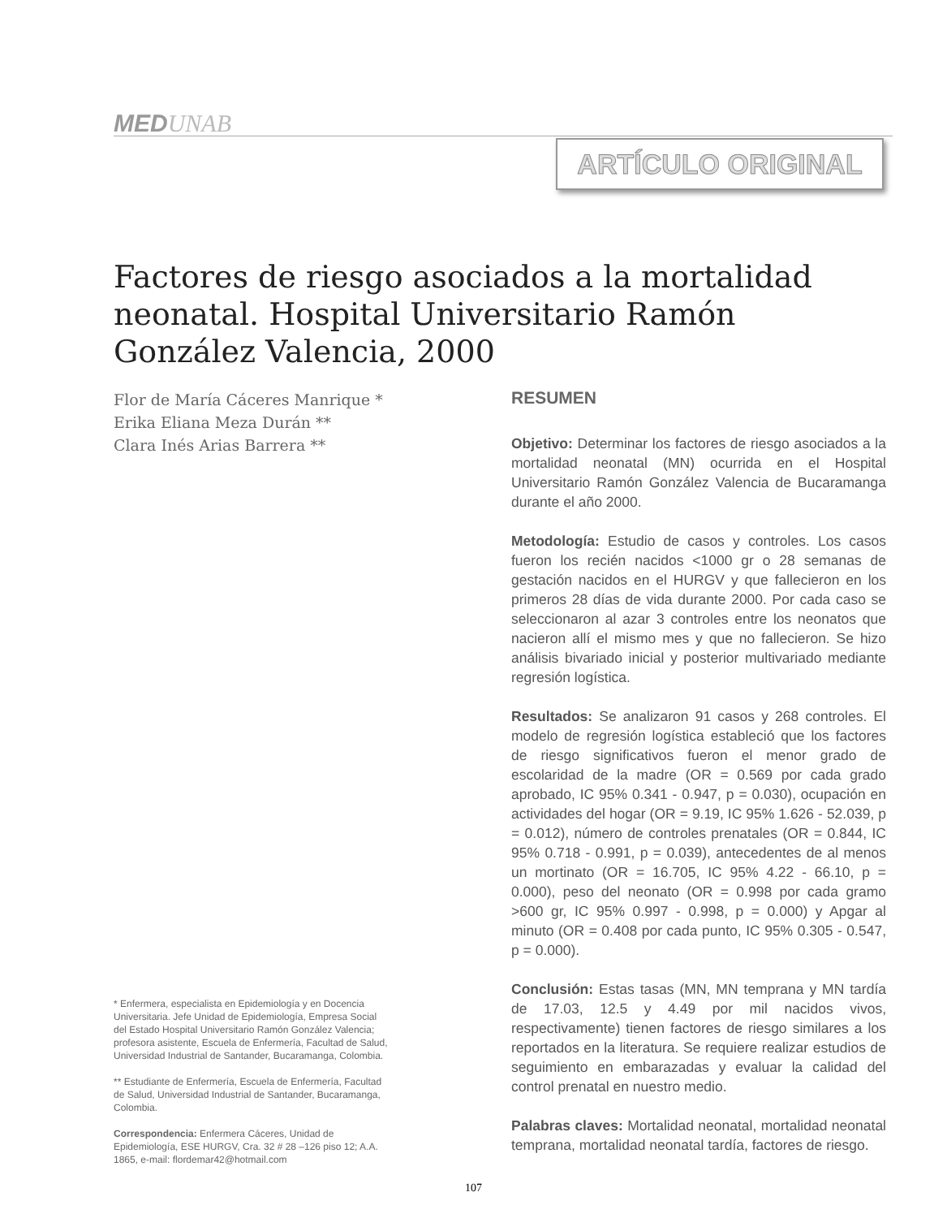MEDUNAB
ARTÍCULO ORIGINAL
Factores de riesgo asociados a la mortalidad neonatal. Hospital Universitario Ramón González Valencia, 2000
Flor de María Cáceres Manrique *
Erika Eliana Meza Durán **
Clara Inés Arias Barrera **
* Enfermera, especialista en Epidemiología y en Docencia Universitaria. Jefe Unidad de Epidemiología, Empresa Social del Estado Hospital Universitario Ramón González Valencia; profesora asistente, Escuela de Enfermería, Facultad de Salud, Universidad Industrial de Santander, Bucaramanga, Colombia.
** Estudiante de Enfermería, Escuela de Enfermería, Facultad de Salud, Universidad Industrial de Santander, Bucaramanga, Colombia.
Correspondencia: Enfermera Cáceres, Unidad de Epidemiología, ESE HURGV, Cra. 32 # 28 –126 piso 12; A.A. 1865, e-mail: flordemar42@hotmail.com
RESUMEN
Objetivo: Determinar los factores de riesgo asociados a la mortalidad neonatal (MN) ocurrida en el Hospital Universitario Ramón González Valencia de Bucaramanga durante el año 2000.
Metodología: Estudio de casos y controles. Los casos fueron los recién nacidos <1000 gr o 28 semanas de gestación nacidos en el HURGV y que fallecieron en los primeros 28 días de vida durante 2000. Por cada caso se seleccionaron al azar 3 controles entre los neonatos que nacieron allí el mismo mes y que no fallecieron. Se hizo análisis bivariado inicial y posterior multivariado mediante regresión logística.
Resultados: Se analizaron 91 casos y 268 controles. El modelo de regresión logística estableció que los factores de riesgo significativos fueron el menor grado de escolaridad de la madre (OR = 0.569 por cada grado aprobado, IC 95% 0.341 - 0.947, p = 0.030), ocupación en actividades del hogar (OR = 9.19, IC 95% 1.626 - 52.039, p = 0.012), número de controles prenatales (OR = 0.844, IC 95% 0.718 - 0.991, p = 0.039), antecedentes de al menos un mortinato (OR = 16.705, IC 95% 4.22 - 66.10, p = 0.000), peso del neonato (OR = 0.998 por cada gramo >600 gr, IC 95% 0.997 - 0.998, p = 0.000) y Apgar al minuto (OR = 0.408 por cada punto, IC 95% 0.305 - 0.547, p = 0.000).
Conclusión: Estas tasas (MN, MN temprana y MN tardía de 17.03, 12.5 y 4.49 por mil nacidos vivos, respectivamente) tienen factores de riesgo similares a los reportados en la literatura. Se requiere realizar estudios de seguimiento en embarazadas y evaluar la calidad del control prenatal en nuestro medio.
Palabras claves: Mortalidad neonatal, mortalidad neonatal temprana, mortalidad neonatal tardía, factores de riesgo.
107